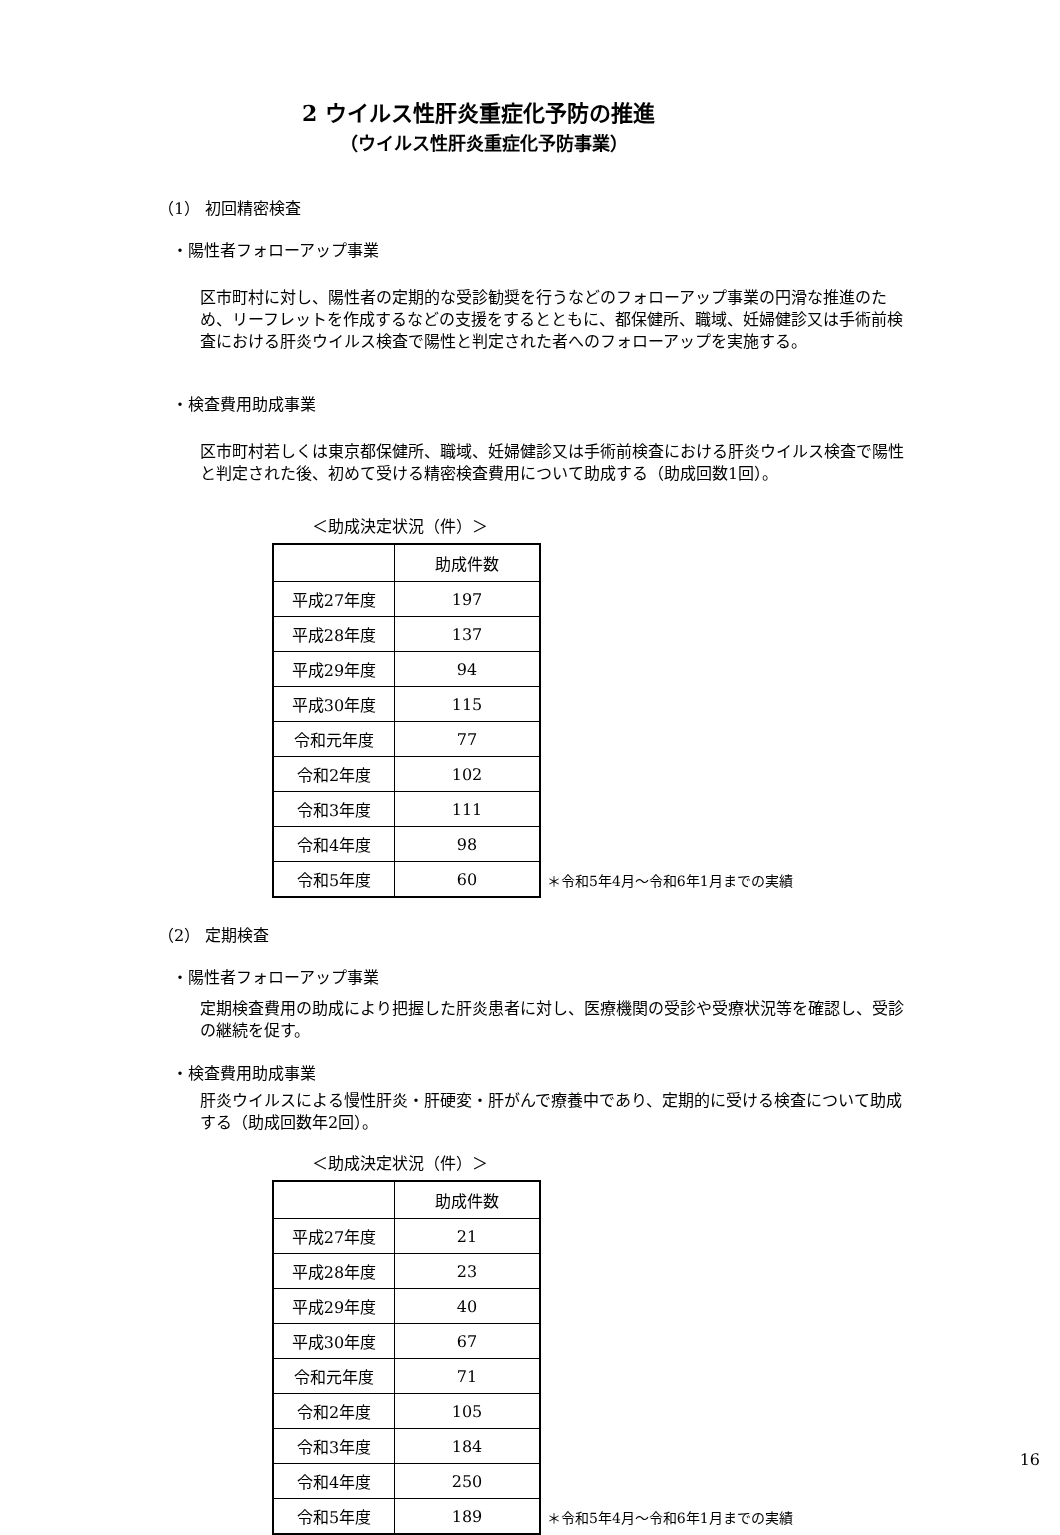2 ウイルス性肝炎重症化予防の推進
（ウイルス性肝炎重症化予防事業）
（1） 初回精密検査
・陽性者フォローアップ事業
区市町村に対し、陽性者の定期的な受診勧奨を行うなどのフォローアップ事業の円滑な推進のため、リーフレットを作成するなどの支援をするとともに、都保健所、職域、妊婦健診又は手術前検査における肝炎ウイルス検査で陽性と判定された者へのフォローアップを実施する。
・検査費用助成事業
区市町村若しくは東京都保健所、職域、妊婦健診又は手術前検査における肝炎ウイルス検査で陽性と判定された後、初めて受ける精密検査費用について助成する（助成回数1回）。
＜助成決定状況（件）＞
| | 助成件数 |
| --- | --- |
| 平成27年度 | 197 |
| 平成28年度 | 137 |
| 平成29年度 | 94 |
| 平成30年度 | 115 |
| 令和元年度 | 77 |
| 令和2年度 | 102 |
| 令和3年度 | 111 |
| 令和4年度 | 98 |
| 令和5年度 | 60 |
＊令和5年4月～令和6年1月までの実績
（2） 定期検査
・陽性者フォローアップ事業
定期検査費用の助成により把握した肝炎患者に対し、医療機関の受診や受療状況等を確認し、受診の継続を促す。
・検査費用助成事業
肝炎ウイルスによる慢性肝炎・肝硬変・肝がんで療養中であり、定期的に受ける検査について助成する（助成回数年2回）。
＜助成決定状況（件）＞
| | 助成件数 |
| --- | --- |
| 平成27年度 | 21 |
| 平成28年度 | 23 |
| 平成29年度 | 40 |
| 平成30年度 | 67 |
| 令和元年度 | 71 |
| 令和2年度 | 105 |
| 令和3年度 | 184 |
| 令和4年度 | 250 |
| 令和5年度 | 189 |
＊令和5年4月～令和6年1月までの実績
16